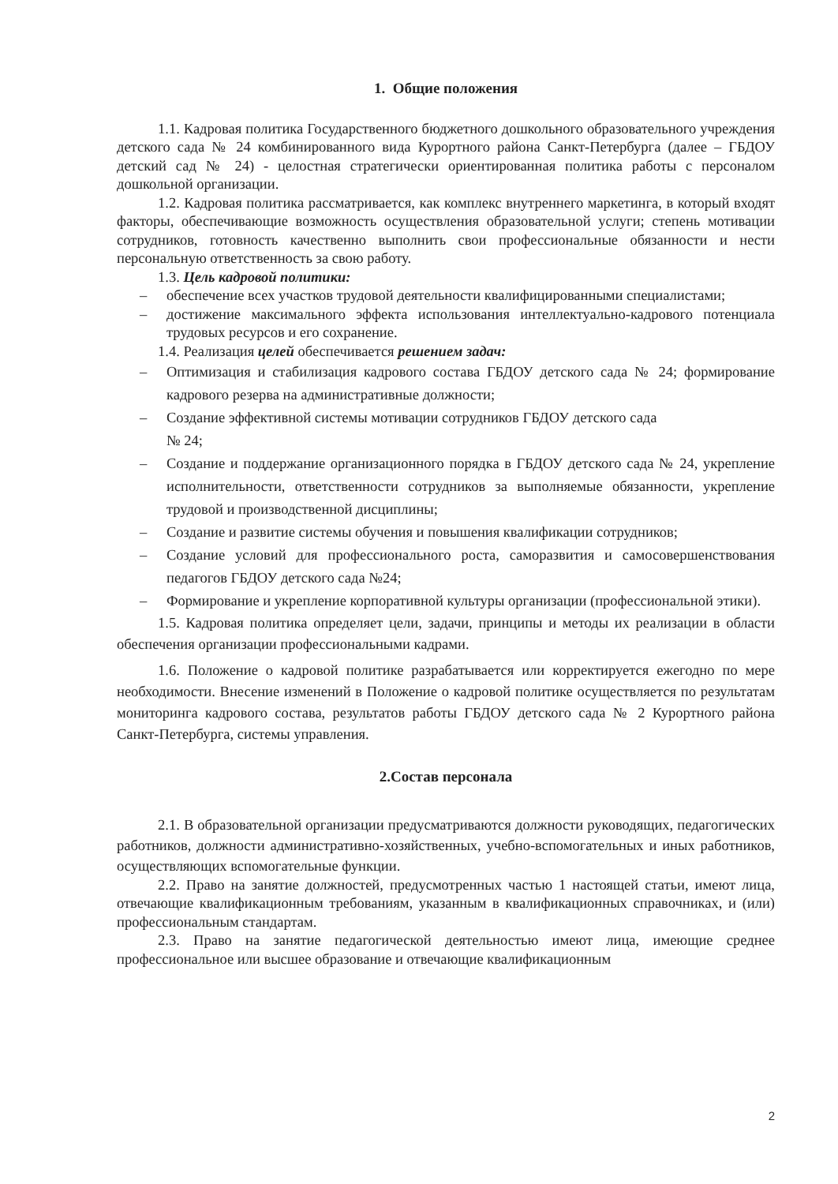1. Общие положения
1.1. Кадровая политика Государственного бюджетного дошкольного образовательного учреждения детского сада № 24 комбинированного вида Курортного района Санкт-Петербурга (далее – ГБДОУ детский сад № 24) - целостная стратегически ориентированная политика работы с персоналом дошкольной организации.
1.2. Кадровая политика рассматривается, как комплекс внутреннего маркетинга, в который входят факторы, обеспечивающие возможность осуществления образовательной услуги; степень мотивации сотрудников, готовность качественно выполнить свои профессиональные обязанности и нести персональную ответственность за свою работу.
1.3. Цель кадровой политики:
– обеспечение всех участков трудовой деятельности квалифицированными специалистами;
– достижение максимального эффекта использования интеллектуально-кадрового потенциала трудовых ресурсов и его сохранение.
1.4. Реализация целей обеспечивается решением задач:
– Оптимизация и стабилизация кадрового состава ГБДОУ детского сада № 24; формирование кадрового резерва на административные должности;
– Создание эффективной системы мотивации сотрудников ГБДОУ детского сада
№ 24;
– Создание и поддержание организационного порядка в ГБДОУ детского сада № 24, укрепление исполнительности, ответственности сотрудников за выполняемые обязанности, укрепление трудовой и производственной дисциплины;
– Создание и развитие системы обучения и повышения квалификации сотрудников;
– Создание условий для профессионального роста, саморазвития и самосовершенствования педагогов ГБДОУ детского сада №24;
– Формирование и укрепление корпоративной культуры организации (профессиональной этики).
1.5. Кадровая политика определяет цели, задачи, принципы и методы их реализации в области обеспечения организации профессиональными кадрами.
1.6. Положение о кадровой политике разрабатывается или корректируется ежегодно по мере необходимости. Внесение изменений в Положение о кадровой политике осуществляется по результатам мониторинга кадрового состава, результатов работы ГБДОУ детского сада № 2 Курортного района Санкт-Петербурга, системы управления.
2.Состав персонала
2.1. В образовательной организации предусматриваются должности руководящих, педагогических работников, должности административно-хозяйственных, учебно-вспомогательных и иных работников, осуществляющих вспомогательные функции.
2.2. Право на занятие должностей, предусмотренных частью 1 настоящей статьи, имеют лица, отвечающие квалификационным требованиям, указанным в квалификационных справочниках, и (или) профессиональным стандартам.
2.3. Право на занятие педагогической деятельностью имеют лица, имеющие среднее профессиональное или высшее образование и отвечающие квалификационным
2